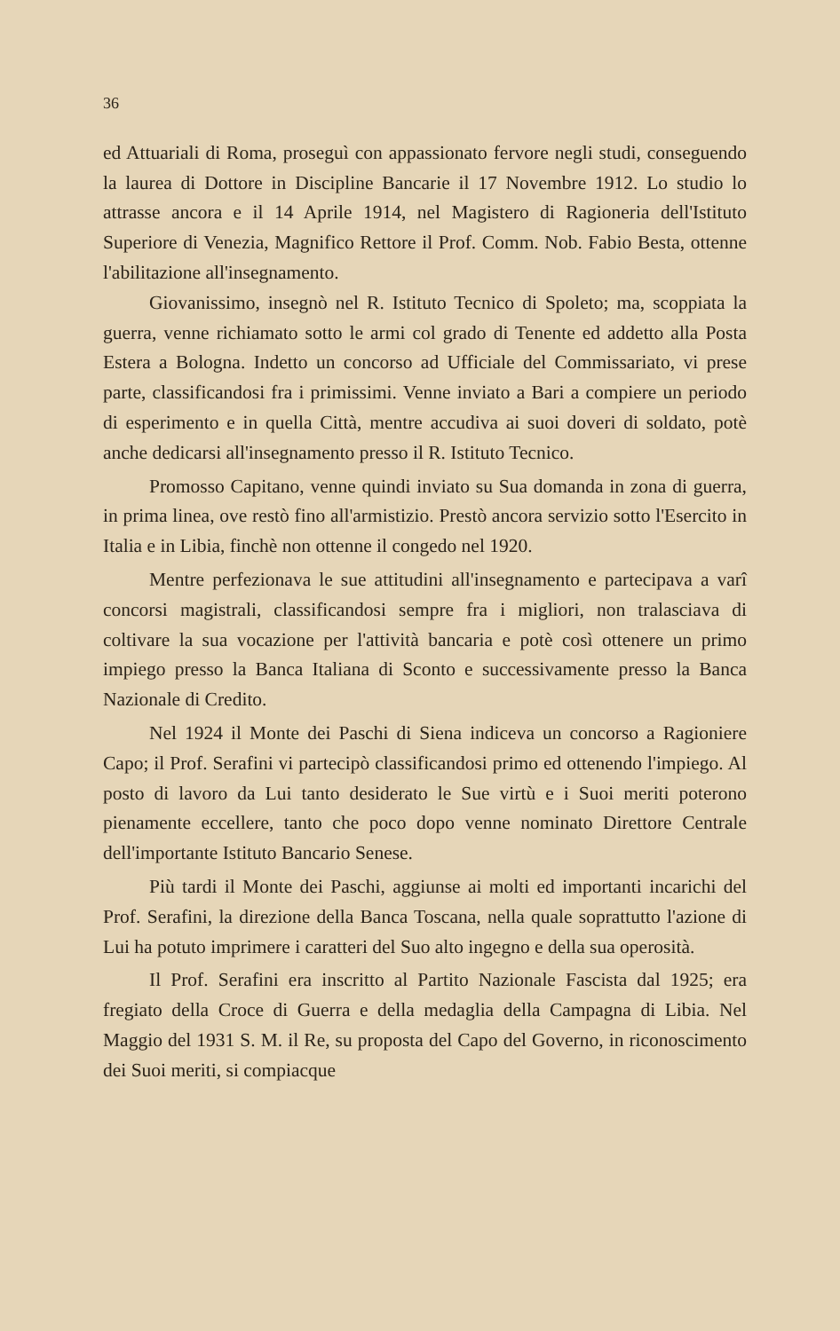36
ed Attuariali di Roma, proseguì con appassionato fervore negli studi, conseguendo la laurea di Dottore in Discipline Bancarie il 17 Novembre 1912. Lo studio lo attrasse ancora e il 14 Aprile 1914, nel Magistero di Ragioneria dell'Istituto Superiore di Venezia, Magnifico Rettore il Prof. Comm. Nob. Fabio Besta, ottenne l'abilitazione all'insegnamento.
Giovanissimo, insegnò nel R. Istituto Tecnico di Spoleto; ma, scoppiata la guerra, venne richiamato sotto le armi col grado di Tenente ed addetto alla Posta Estera a Bologna. Indetto un concorso ad Ufficiale del Commissariato, vi prese parte, classificandosi fra i primissimi. Venne inviato a Bari a compiere un periodo di esperimento e in quella Città, mentre accudiva ai suoi doveri di soldato, potè anche dedicarsi all'insegnamento presso il R. Istituto Tecnico.
Promosso Capitano, venne quindi inviato su Sua domanda in zona di guerra, in prima linea, ove restò fino all'armistizio. Prestò ancora servizio sotto l'Esercito in Italia e in Libia, finchè non ottenne il congedo nel 1920.
Mentre perfezionava le sue attitudini all'insegnamento e partecipava a varî concorsi magistrali, classificandosi sempre fra i migliori, non tralasciava di coltivare la sua vocazione per l'attività bancaria e potè così ottenere un primo impiego presso la Banca Italiana di Sconto e successivamente presso la Banca Nazionale di Credito.
Nel 1924 il Monte dei Paschi di Siena indiceva un concorso a Ragioniere Capo; il Prof. Serafini vi partecipò classificandosi primo ed ottenendo l'impiego. Al posto di lavoro da Lui tanto desiderato le Sue virtù e i Suoi meriti poterono pienamente eccellere, tanto che poco dopo venne nominato Direttore Centrale dell'importante Istituto Bancario Senese.
Più tardi il Monte dei Paschi, aggiunse ai molti ed importanti incarichi del Prof. Serafini, la direzione della Banca Toscana, nella quale soprattutto l'azione di Lui ha potuto imprimere i caratteri del Suo alto ingegno e della sua operosità.
Il Prof. Serafini era inscritto al Partito Nazionale Fascista dal 1925; era fregiato della Croce di Guerra e della medaglia della Campagna di Libia. Nel Maggio del 1931 S. M. il Re, su proposta del Capo del Governo, in riconoscimento dei Suoi meriti, si compiacque